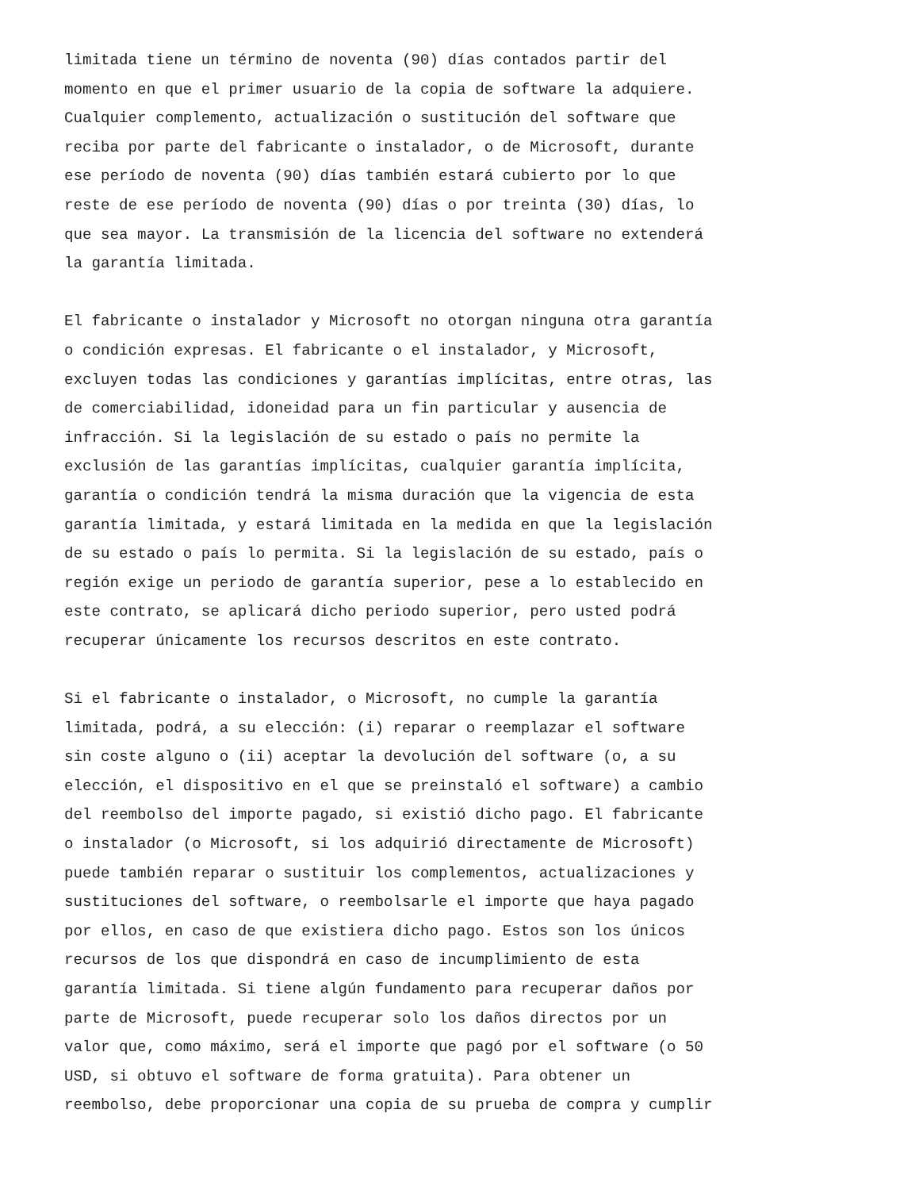limitada tiene un término de noventa (90) días contados partir del momento en que el primer usuario de la copia de software la adquiere. Cualquier complemento, actualización o sustitución del software que reciba por parte del fabricante o instalador, o de Microsoft, durante ese período de noventa (90) días también estará cubierto por lo que reste de ese período de noventa (90) días o por treinta (30) días, lo que sea mayor. La transmisión de la licencia del software no extenderá la garantía limitada.
El fabricante o instalador y Microsoft no otorgan ninguna otra garantía o condición expresas. El fabricante o el instalador, y Microsoft, excluyen todas las condiciones y garantías implícitas, entre otras, las de comerciabilidad, idoneidad para un fin particular y ausencia de infracción. Si la legislación de su estado o país no permite la exclusión de las garantías implícitas, cualquier garantía implícita, garantía o condición tendrá la misma duración que la vigencia de esta garantía limitada, y estará limitada en la medida en que la legislación de su estado o país lo permita. Si la legislación de su estado, país o región exige un periodo de garantía superior, pese a lo establecido en este contrato, se aplicará dicho periodo superior, pero usted podrá recuperar únicamente los recursos descritos en este contrato.
Si el fabricante o instalador, o Microsoft, no cumple la garantía limitada, podrá, a su elección: (i) reparar o reemplazar el software sin coste alguno o (ii) aceptar la devolución del software (o, a su elección, el dispositivo en el que se preinstaló el software) a cambio del reembolso del importe pagado, si existió dicho pago. El fabricante o instalador (o Microsoft, si los adquirió directamente de Microsoft) puede también reparar o sustituir los complementos, actualizaciones y sustituciones del software, o reembolsarle el importe que haya pagado por ellos, en caso de que existiera dicho pago. Estos son los únicos recursos de los que dispondrá en caso de incumplimiento de esta garantía limitada. Si tiene algún fundamento para recuperar daños por parte de Microsoft, puede recuperar solo los daños directos por un valor que, como máximo, será el importe que pagó por el software (o 50 USD, si obtuvo el software de forma gratuita). Para obtener un reembolso, debe proporcionar una copia de su prueba de compra y cumplir